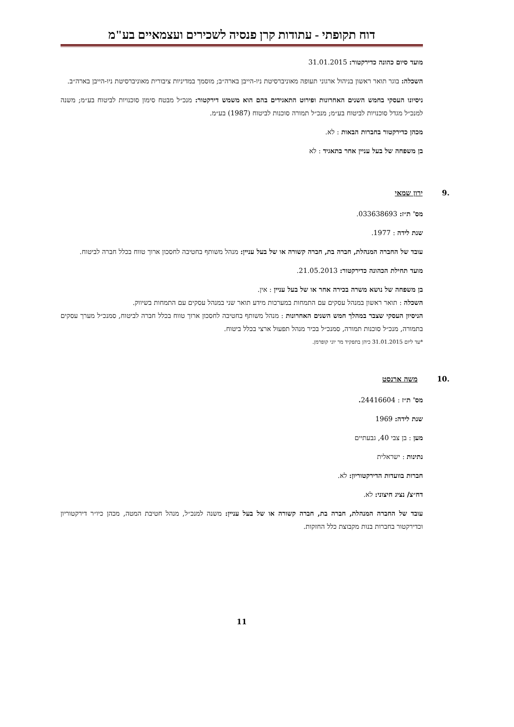דוח תקופתי - עתודות קרן פנסיה לשכירים ועצמאיים בע"מ
מועד סיום כהונה כדירקטור: 31.01.2015
השכלה: בוגר תואר ראשון בניהול ארגוני תעופה מאוניברסיטת ניו-הייבן בארה״ב; מוסמך במדיניות ציבורית מאוניברסיטת ניו-הייבן בארה״ב.
ניסיונו העסקי בחמש השנים האחרונות ופירוט התאגידים בהם הוא משמש דירקטור: מנכ״ל מבטח סימון סוכנויות לביטוח בע״מ; משנה למנכ״ל מגדל סוכנויות לביטוח בע״מ; מנכ״ל תמורה סוכנות לביטוח (1987) בע״מ.
מכהן כדירקטור בחברות הבאות : לא.
בן משפחה של בעל עניין אחר בתאגיד : לא
.9 ירון שמאי
מס' ת״ז: 033638693.
שנת לידה : 1977.
עובד של החברה המנהלת, חברה בת, חברה קשורה או של בעל עניין: מנהל משותף בחטיבה לחסכון ארוך טווח בכלל חברה לביטוח.
מועד תחילת הכהונה כדירקטור: 21.05.2013.
בן משפחה של נושא משרה בכירה אחר או של בעל עניין : אין.
השכלה : תואר ראשון במנהל עסקים עם התמחות במערכות מידע תואר שני במנהל עסקים עם התמחות בשיווק.
הניסיון העסקי שצבר במהלך חמש השנים האחרונות : מנהל משותף בחטיבה לחסכון ארוך טווח בכלל חברה לביטוח, סמנכ״ל מערך עסקים בתמורה, מנכ״ל סוכנות תמורה, סמנכ״ל בכיר מנהל תפעול ארצי בכלל ביטוח.
*עד ליום 31.01.2015 כיהן בתפקיד מר יוני קופרמן.
.10 משה ארנסט
מס' ת״ז : 24416604.
שנת לידה: 1969
מען : בן צבי 40, גבעתיים
נתינות : ישראלית
חברות בוועדות הדירקטוריון: לא.
דח״צ/ נציג חיצוני: לא.
עובד של החברה המנהלת, חברה בת, חברה קשורה או של בעל עניין: משנה למנכ״ל, מנהל חטיבת המטה, מכהן כיו״ר דירקטוריון וכדירקטור בחברות בנות מקבוצת כלל החזקות.
11